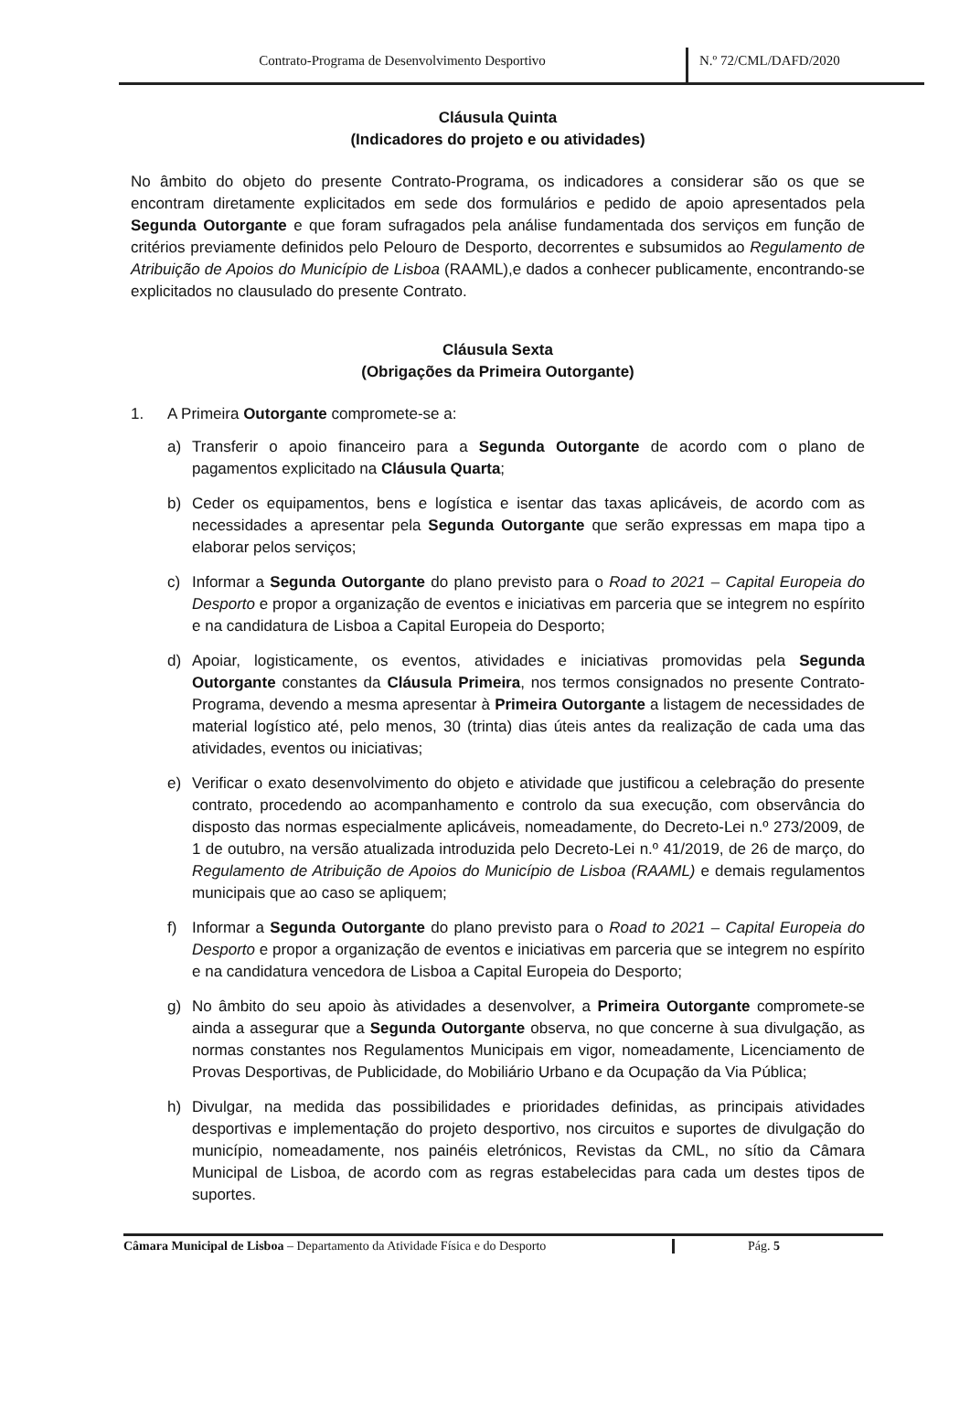Contrato-Programa de Desenvolvimento Desportivo N.º 72/CML/DAFD/2020
Cláusula Quinta
(Indicadores do projeto e ou atividades)
No âmbito do objeto do presente Contrato-Programa, os indicadores a considerar são os que se encontram diretamente explicitados em sede dos formulários e pedido de apoio apresentados pela Segunda Outorgante e que foram sufragados pela análise fundamentada dos serviços em função de critérios previamente definidos pelo Pelouro de Desporto, decorrentes e subsumidos ao Regulamento de Atribuição de Apoios do Município de Lisboa (RAAML),e dados a conhecer publicamente, encontrando-se explicitados no clausulado do presente Contrato.
Cláusula Sexta
(Obrigações da Primeira Outorgante)
1. A Primeira Outorgante compromete-se a:
a) Transferir o apoio financeiro para a Segunda Outorgante de acordo com o plano de pagamentos explicitado na Cláusula Quarta;
b) Ceder os equipamentos, bens e logística e isentar das taxas aplicáveis, de acordo com as necessidades a apresentar pela Segunda Outorgante que serão expressas em mapa tipo a elaborar pelos serviços;
c) Informar a Segunda Outorgante do plano previsto para o Road to 2021 – Capital Europeia do Desporto e propor a organização de eventos e iniciativas em parceria que se integrem no espírito e na candidatura de Lisboa a Capital Europeia do Desporto;
d) Apoiar, logisticamente, os eventos, atividades e iniciativas promovidas pela Segunda Outorgante constantes da Cláusula Primeira, nos termos consignados no presente Contrato-Programa, devendo a mesma apresentar à Primeira Outorgante a listagem de necessidades de material logístico até, pelo menos, 30 (trinta) dias úteis antes da realização de cada uma das atividades, eventos ou iniciativas;
e) Verificar o exato desenvolvimento do objeto e atividade que justificou a celebração do presente contrato, procedendo ao acompanhamento e controlo da sua execução, com observância do disposto das normas especialmente aplicáveis, nomeadamente, do Decreto-Lei n.º 273/2009, de 1 de outubro, na versão atualizada introduzida pelo Decreto-Lei n.º 41/2019, de 26 de março, do Regulamento de Atribuição de Apoios do Município de Lisboa (RAAML) e demais regulamentos municipais que ao caso se apliquem;
f) Informar a Segunda Outorgante do plano previsto para o Road to 2021 – Capital Europeia do Desporto e propor a organização de eventos e iniciativas em parceria que se integrem no espírito e na candidatura vencedora de Lisboa a Capital Europeia do Desporto;
g) No âmbito do seu apoio às atividades a desenvolver, a Primeira Outorgante compromete-se ainda a assegurar que a Segunda Outorgante observa, no que concerne à sua divulgação, as normas constantes nos Regulamentos Municipais em vigor, nomeadamente, Licenciamento de Provas Desportivas, de Publicidade, do Mobiliário Urbano e da Ocupação da Via Pública;
h) Divulgar, na medida das possibilidades e prioridades definidas, as principais atividades desportivas e implementação do projeto desportivo, nos circuitos e suportes de divulgação do município, nomeadamente, nos painéis eletrónicos, Revistas da CML, no sítio da Câmara Municipal de Lisboa, de acordo com as regras estabelecidas para cada um destes tipos de suportes.
Câmara Municipal de Lisboa – Departamento da Atividade Física e do Desporto
Pág. 5